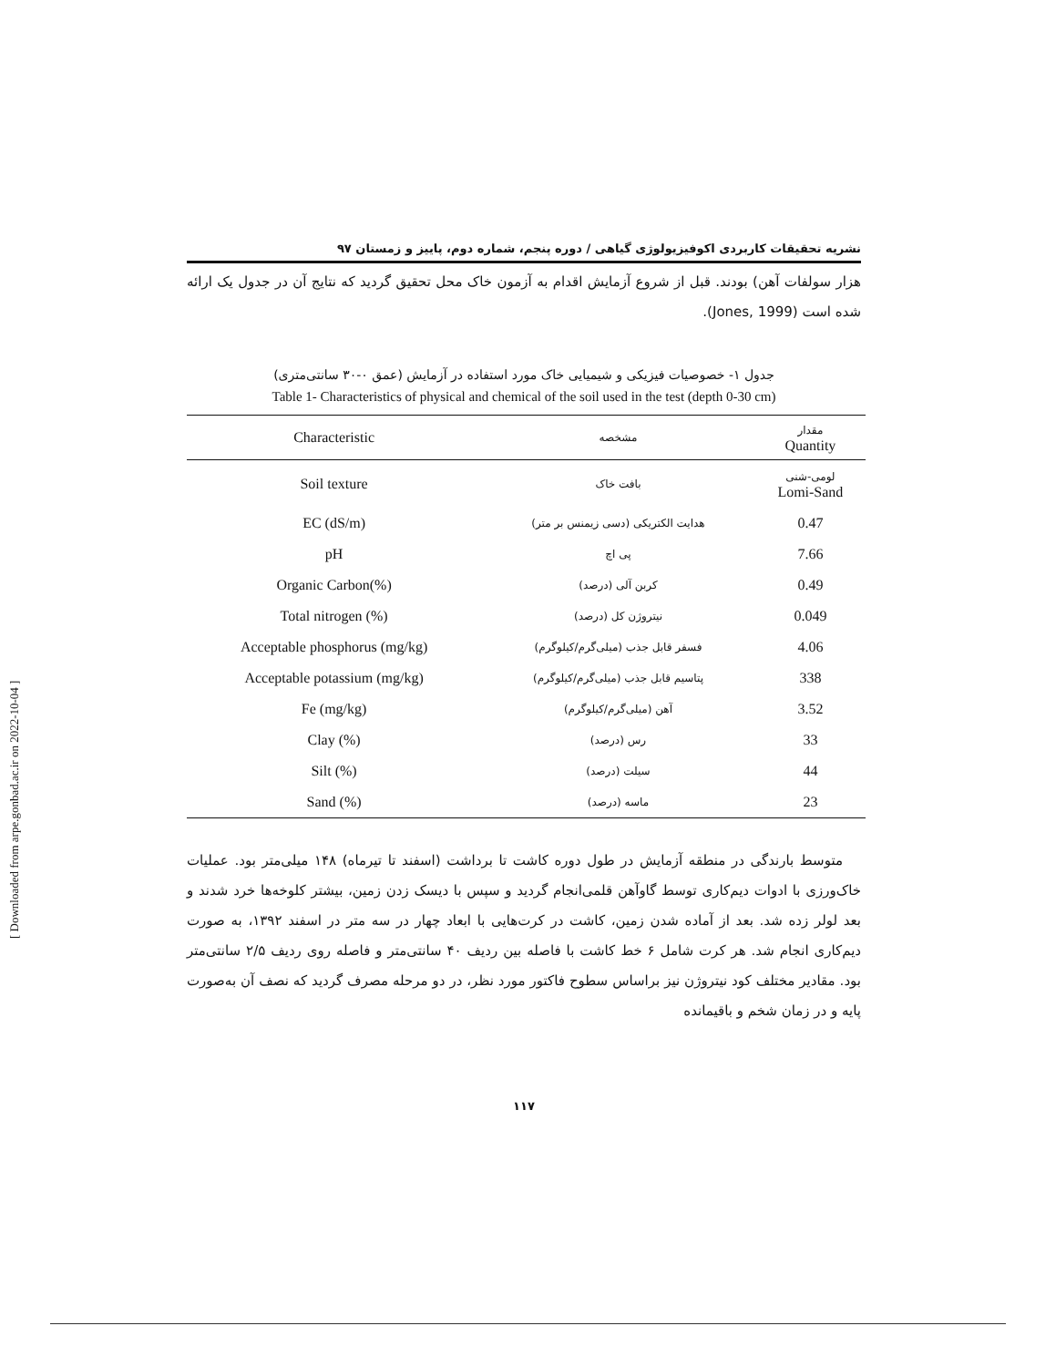نشریه تحقیقات کاربردی اکوفیزیولوژی گیاهی / دوره پنجم، شماره دوم، پاییز و زمستان ۹۷
هزار سولفات آهن) بودند. قبل از شروع آزمایش اقدام به آزمون خاک محل تحقیق گردید که نتایج آن در جدول یک ارائه شده است (Jones, 1999).
جدول ۱- خصوصیات فیزیکی و شیمیایی خاک مورد استفاده در آزمایش (عمق ۰-۳۰ سانتی‌متری)
Table 1- Characteristics of physical and chemical of the soil used in the test (depth 0-30 cm)
| Characteristic | مشخصه | مقدار Quantity |
| --- | --- | --- |
| Soil texture | بافت خاک | لومی-شنی Lomi-Sand |
| EC (dS/m) | هدایت الکتریکی (دسی زیمنس بر متر) | 0.47 |
| pH | پی اچ | 7.66 |
| Organic Carbon(%) | کربن آلی (درصد) | 0.49 |
| Total nitrogen (%) | نیتروژن کل (درصد) | 0.049 |
| Acceptable phosphorus (mg/kg) | فسفر قابل جذب (میلی‌گرم/کیلوگرم) | 4.06 |
| Acceptable potassium (mg/kg) | پتاسیم قابل جذب (میلی‌گرم/کیلوگرم) | 338 |
| Fe (mg/kg) | آهن (میلی‌گرم/کیلوگرم) | 3.52 |
| Clay (%) | رس (درصد) | 33 |
| Silt (%) | سیلت (درصد) | 44 |
| Sand (%) | ماسه (درصد) | 23 |
متوسط بارندگی در منطقه آزمایش در طول دوره کاشت تا برداشت (اسفند تا تیرماه) ۱۴۸ میلی‌متر بود. عملیات خاک‌ورزی با ادوات دیم‌کاری توسط گاوآهن قلمی‌انجام گردید و سپس با دیسک زدن زمین، بیشتر کلوخه‌ها خرد شدند و بعد لولر زده شد. بعد از آماده شدن زمین، کاشت در کرت‌هایی با ابعاد چهار در سه متر در اسفند ۱۳۹۲، به صورت دیم‌کاری انجام شد. هر کرت شامل ۶ خط کاشت با فاصله بین ردیف ۴۰ سانتی‌متر و فاصله روی ردیف ۲/۵ سانتی‌متر بود. مقادیر مختلف کود نیتروژن نیز براساس سطوح فاکتور مورد نظر، در دو مرحله مصرف گردید که نصف آن به‌صورت پایه و در زمان شخم و باقیمانده
۱۱۷
[ Downloaded from arpe.gonbad.ac.ir on 2022-10-04 ]